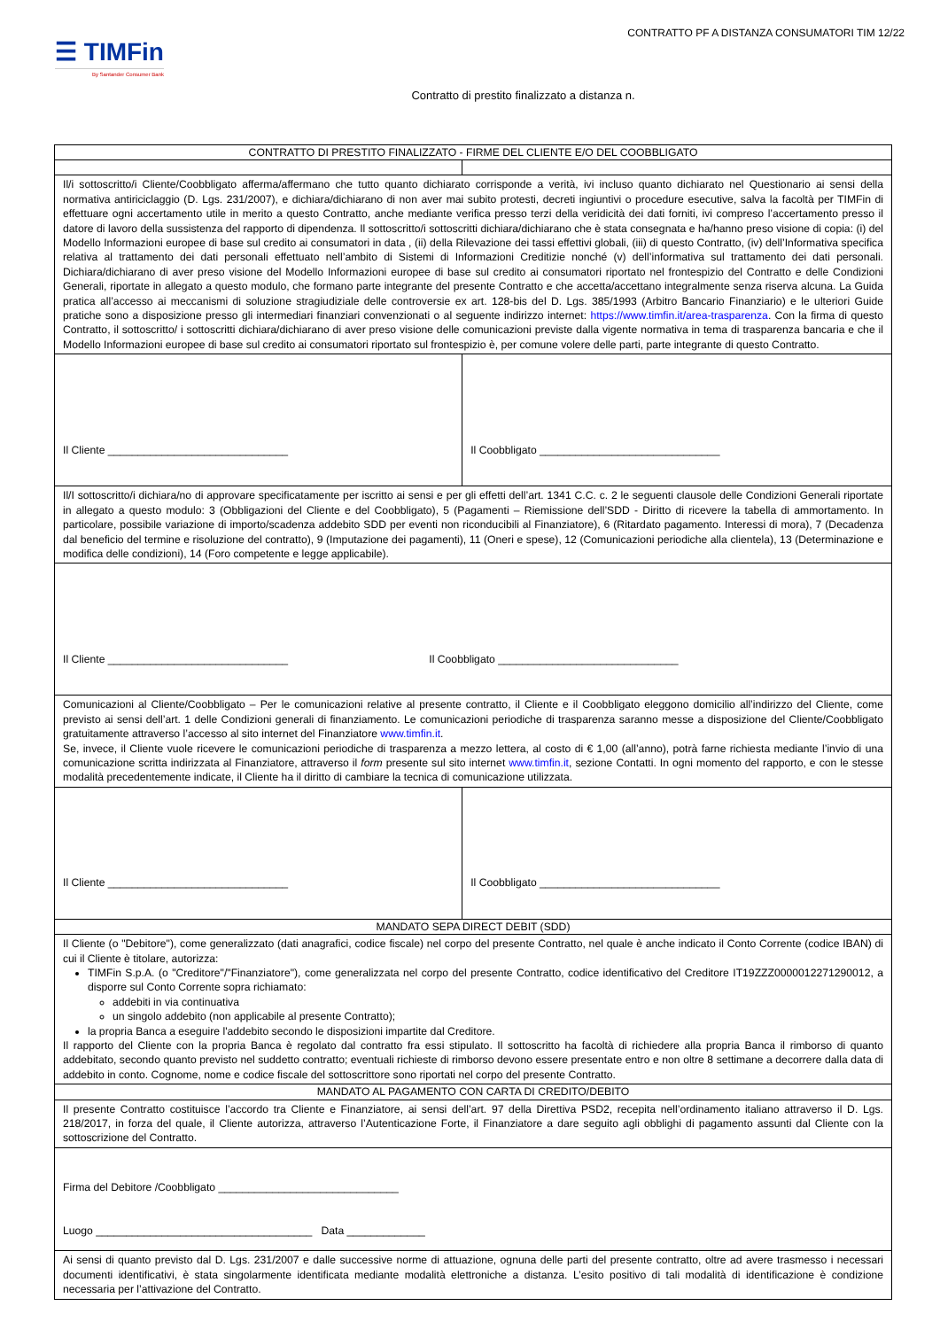CONTRATTO PF A DISTANZA CONSUMATORI TIM 12/22
☰ TIMFin
By Santander Consumer Bank
Contratto di prestito finalizzato a distanza n.
| CONTRATTO DI PRESTITO FINALIZZATO - FIRME DEL CLIENTE E/O DEL COOBBLIGATO | |
| Il/i sottoscritto/i Cliente/Coobbligato afferma/affermano che tutto quanto dichiarato corrisponde a verità, ivi incluso quanto dichiarato nel Questionario ai sensi della normativa antiriciclaggio (D. Lgs. 231/2007), e dichiara/dichiarano di non aver mai subito protesti, decreti ingiuntivi o procedure esecutive, salva la facoltà per TIMFin di effettuare ogni accertamento utile in merito a questo Contratto, anche mediante verifica presso terzi della veridicità dei dati forniti, ivi compreso l’accertamento presso il datore di lavoro della sussistenza del rapporto di dipendenza. Il sottoscritto/i sottoscritti dichiara/dichiarano che è stata consegnata e ha/hanno preso visione di copia: (i) del Modello Informazioni europee di base sul credito ai consumatori in data , (ii) della Rilevazione dei tassi effettivi globali, (iii) di questo Contratto, (iv) dell’Informativa specifica relativa al trattamento dei dati personali effettuato nell’ambito di Sistemi di Informazioni Creditizie nonché (v) dell’informativa sul trattamento dei dati personali. Dichiara/dichiarano di aver preso visione del Modello Informazioni europee di base sul credito ai consumatori riportato nel frontespizio del Contratto e delle Condizioni Generali, riportate in allegato a questo modulo, che formano parte integrante del presente Contratto e che accetta/accettano integralmente senza riserva alcuna. La Guida pratica all’accesso ai meccanismi di soluzione stragiudiziale delle controversie ex art. 128-bis del D. Lgs. 385/1993 (Arbitro Bancario Finanziario) e le ulteriori Guide pratiche sono a disposizione presso gli intermediari finanziari convenzionati o al seguente indirizzo internet: https://www.timfin.it/area-trasparenza . Con la firma di questo Contratto, il sottoscritto/ i sottoscritti dichiara/dichiarano di aver preso visione delle comunicazioni previste dalla vigente normativa in tema di trasparenza bancaria e che il Modello Informazioni europee di base sul credito ai consumatori riportato sul frontespizio è, per comune volere delle parti, parte integrante di questo Contratto. | |
| Il Cliente ______________________________ | Il Coobbligato ______________________________ |
| Il/I sottoscritto/i dichiara/no di approvare specificatamente per iscritto ai sensi e per gli effetti dell’art. 1341 C.C. c. 2 le seguenti clausole delle Condizioni Generali riportate in allegato a questo modulo: 3 (Obbligazioni del Cliente e del Coobbligato), 5 (Pagamenti – Riemissione dell’SDD - Diritto di ricevere la tabella di ammortamento. In particolare, possibile variazione di importo/scadenza addebito SDD per eventi non riconducibili al Finanziatore), 6 (Ritardato pagamento. Interessi di mora), 7 (Decadenza dal beneficio del termine e risoluzione del contratto), 9 (Imputazione dei pagamenti), 11 (Oneri e spese), 12 (Comunicazioni periodiche alla clientela), 13 (Determinazione e modifica delle condizioni), 14 (Foro competente e legge applicabile). | |
| Il Cliente ______________________________ Il Coobbligato ______________________________ | |
| Comunicazioni al Cliente/Coobbligato – Per le comunicazioni relative al presente contratto, il Cliente e il Coobbligato eleggono domicilio all’indirizzo del Cliente, come previsto ai sensi dell’art. 1 delle Condizioni generali di finanziamento. Le comunicazioni periodiche di trasparenza saranno messe a disposizione del Cliente/Coobbligato gratuitamente attraverso l’accesso al sito internet del Finanziatore www.timfin.it . Se, invece, il Cliente vuole ricevere le comunicazioni periodiche di trasparenza a mezzo lettera, al costo di € 1,00 (all’anno), potrà farne richiesta mediante l’invio di una comunicazione scritta indirizzata al Finanziatore, attraverso il form presente sul sito internet www.timfin.it , sezione Contatti. In ogni momento del rapporto, e con le stesse modalità precedentemente indicate, il Cliente ha il diritto di cambiare la tecnica di comunicazione utilizzata. | |
| Il Cliente ______________________________ | Il Coobbligato ______________________________ |
| MANDATO SEPA DIRECT DEBIT (SDD) | |
| Il Cliente (o "Debitore"), come generalizzato (dati anagrafici, codice fiscale) nel corpo del presente Contratto, nel quale è anche indicato il Conto Corrente (codice IBAN) di cui il Cliente è titolare, autorizza: TIMFin S.p.A. (o "Creditore"/"Finanziatore"), come generalizzata nel corpo del presente Contratto, codice identificativo del Creditore IT19ZZZ0000012271290012, a disporre sul Conto Corrente sopra richiamato: addebiti in via continuativa un singolo addebito (non applicabile al presente Contratto); la propria Banca a eseguire l'addebito secondo le disposizioni impartite dal Creditore. Il rapporto del Cliente con la propria Banca è regolato dal contratto fra essi stipulato. Il sottoscritto ha facoltà di richiedere alla propria Banca il rimborso di quanto addebitato, secondo quanto previsto nel suddetto contratto; eventuali richieste di rimborso devono essere presentate entro e non oltre 8 settimane a decorrere dalla data di addebito in conto. Cognome, nome e codice fiscale del sottoscrittore sono riportati nel corpo del presente Contratto. | |
| MANDATO AL PAGAMENTO CON CARTA DI CREDITO/DEBITO | |
| Il presente Contratto costituisce l’accordo tra Cliente e Finanziatore, ai sensi dell’art. 97 della Direttiva PSD2, recepita nell’ordinamento italiano attraverso il D. Lgs. 218/2017, in forza del quale, il Cliente autorizza, attraverso l’Autenticazione Forte, il Finanziatore a dare seguito agli obblighi di pagamento assunti dal Cliente con la sottoscrizione del Contratto. | |
| Firma del Debitore /Coobbligato ______________________________ Luogo ____________________________________ Data _____________ | |
| Ai sensi di quanto previsto dal D. Lgs. 231/2007 e dalle successive norme di attuazione, ognuna delle parti del presente contratto, oltre ad avere trasmesso i necessari documenti identificativi, è stata singolarmente identificata mediante modalità elettroniche a distanza. L’esito positivo di tali modalità di identificazione è condizione necessaria per l’attivazione del Contratto. | |